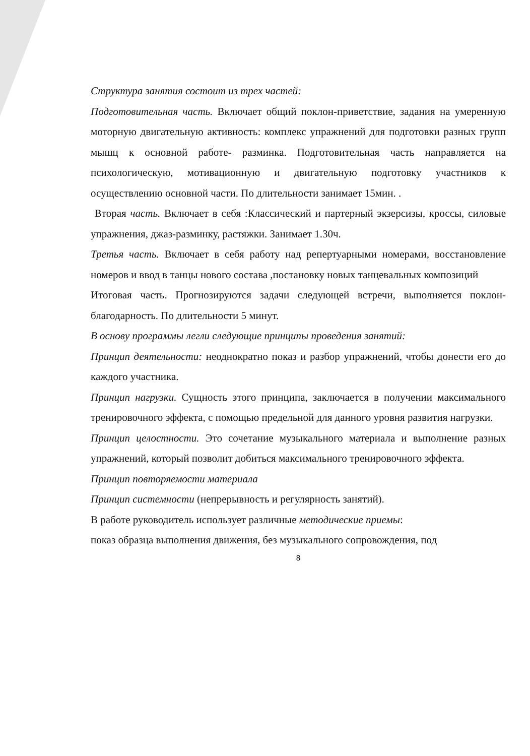Структура занятия состоит из трех частей:
Подготовительная часть. Включает общий поклон-приветствие, задания на умеренную моторную двигательную активность: комплекс упражнений для подготовки разных групп мышц к основной работе- разминка. Подготовительная часть направляется на психологическую, мотивационную и двигательную подготовку участников к осуществлению основной части. По длительности занимает 15мин. .
Вторая часть. Включает в себя :Классический и партерный экзерсизы, кроссы, силовые упражнения, джаз-разминку, растяжки. Занимает 1.30ч.
Третья часть. Включает в себя работу над репертуарными номерами, восстановление номеров и ввод в танцы нового состава ,постановку новых танцевальных композиций
Итоговая часть. Прогнозируются задачи следующей встречи, выполняется поклон- благодарность. По длительности 5 минут.
В основу программы легли следующие принципы проведения занятий:
Принцип деятельности: неоднократно показ и разбор упражнений, чтобы донести его до каждого участника.
Принцип нагрузки. Сущность этого принципа, заключается в получении максимального тренировочного эффекта, с помощью предельной для данного уровня развития нагрузки.
Принцип целостности. Это сочетание музыкального материала и выполнение разных упражнений, который позволит добиться максимального тренировочного эффекта.
Принцип повторяемости материала
Принцип системности (непрерывность и регулярность занятий).
В работе руководитель использует различные методические приемы:
показ образца выполнения движения, без музыкального сопровождения, под
8